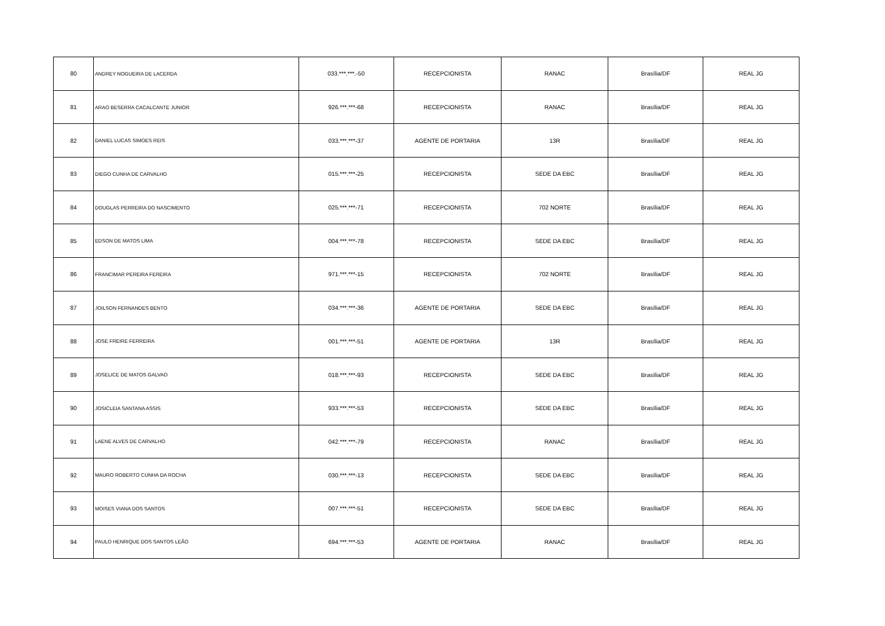| 80 | ANDREY NOGUEIRA DE LACERDA | 033.***.***.-50 | RECEPCIONISTA | RANAC | Brasília/DF | REAL JG |
| 81 | ARAO BESERRA CACALCANTE JUNIOR | 926.***.***-68 | RECEPCIONISTA | RANAC | Brasília/DF | REAL JG |
| 82 | DANIEL LUCAS SIMOES REIS | 033.***.***-37 | AGENTE DE PORTARIA | 13R | Brasília/DF | REAL JG |
| 83 | DIEGO CUNHA DE CARVALHO | 015.***.***-25 | RECEPCIONISTA | SEDE DA EBC | Brasília/DF | REAL JG |
| 84 | DOUGLAS PERREIRA DO NASCIMENTO | 025.***.***-71 | RECEPCIONISTA | 702 NORTE | Brasília/DF | REAL JG |
| 85 | EDSON DE MATOS LIMA | 004.***.***-78 | RECEPCIONISTA | SEDE DA EBC | Brasília/DF | REAL JG |
| 86 | FRANCIMAR PEREIRA FEREIRA | 971.***.***-15 | RECEPCIONISTA | 702 NORTE | Brasília/DF | REAL JG |
| 87 | JOILSON FERNANDES BENTO | 034.***.***-36 | AGENTE DE PORTARIA | SEDE DA EBC | Brasília/DF | REAL JG |
| 88 | JOSE FREIRE FERREIRA | 001.***.***-51 | AGENTE DE PORTARIA | 13R | Brasília/DF | REAL JG |
| 89 | JOSELICE DE MATOS GALVAO | 018.***.***-93 | RECEPCIONISTA | SEDE DA EBC | Brasília/DF | REAL JG |
| 90 | JOSICLEIA SANTANA ASSIS | 933.***.***-53 | RECEPCIONISTA | SEDE DA EBC | Brasília/DF | REAL JG |
| 91 | LAENE ALVES DE CARVALHO | 042.***.***-79 | RECEPCIONISTA | RANAC | Brasília/DF | REAL JG |
| 92 | MAURO ROBERTO CUNHA DA ROCHA | 030.***.***-13 | RECEPCIONISTA | SEDE DA EBC | Brasília/DF | REAL JG |
| 93 | MOISES VIANA DOS SANTOS | 007.***.***-51 | RECEPCIONISTA | SEDE DA EBC | Brasília/DF | REAL JG |
| 94 | PAULO HENRIQUE DOS SANTOS LEÃO | 694.***.***-53 | AGENTE DE PORTARIA | RANAC | Brasília/DF | REAL JG |